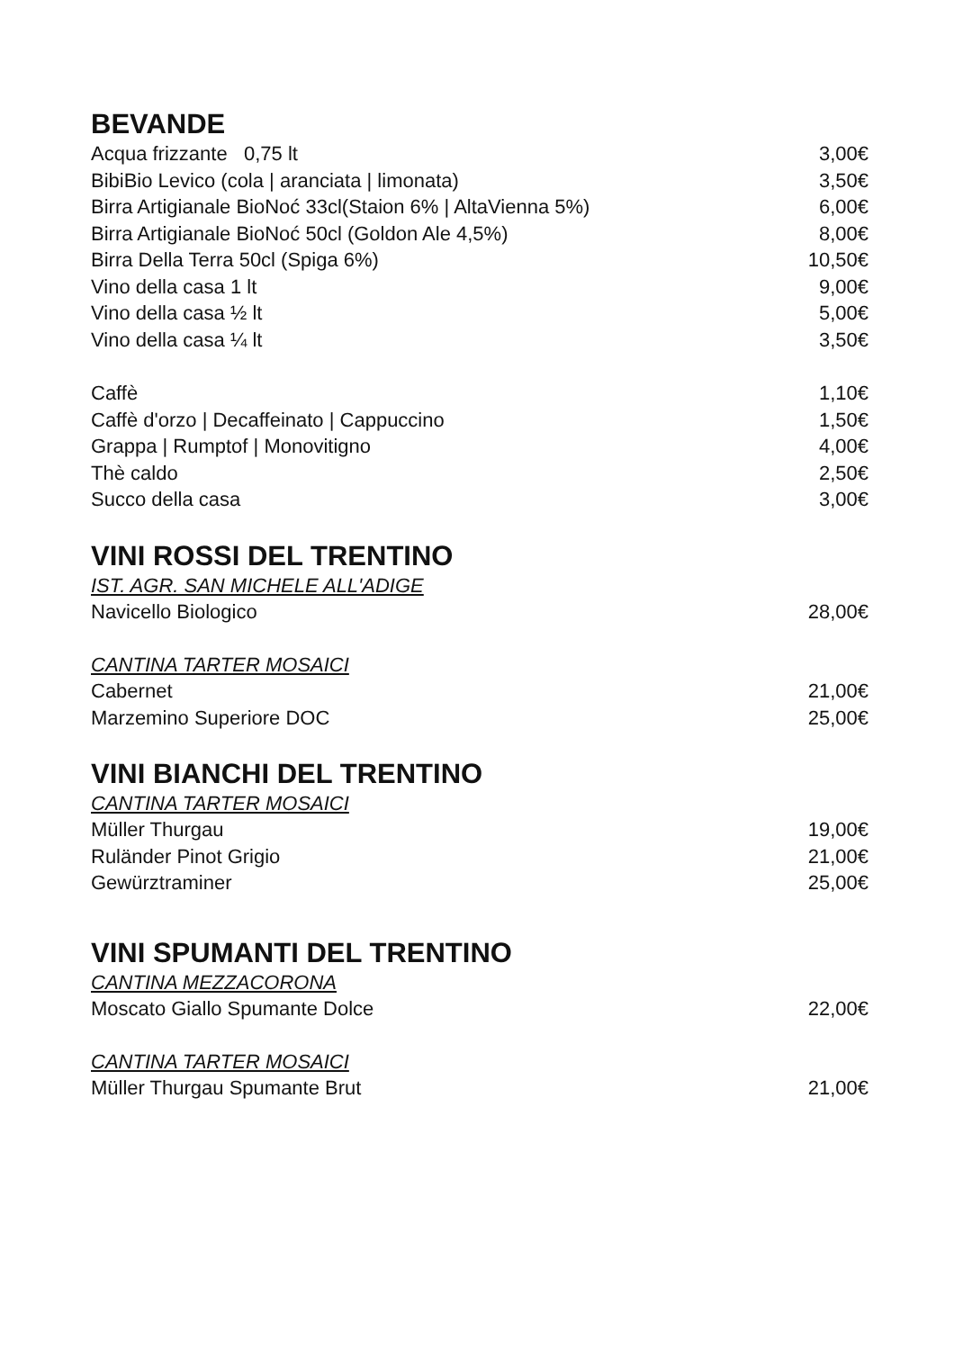BEVANDE
Acqua frizzante 0,75 lt 3,00€
BibiBio Levico (cola | aranciata | limonata) 3,50€
Birra Artigianale BioNoć 33cl(Staion 6% | AltaVienna 5%) 6,00€
Birra Artigianale BioNoć 50cl (Goldon Ale 4,5%) 8,00€
Birra Della Terra 50cl (Spiga 6%) 10,50€
Vino della casa 1 lt 9,00€
Vino della casa ½ lt 5,00€
Vino della casa ¼ lt 3,50€
Caffè 1,10€
Caffè d'orzo | Decaffeinato | Cappuccino 1,50€
Grappa | Rumptof | Monovitigno 4,00€
Thè caldo 2,50€
Succo della casa 3,00€
VINI ROSSI DEL TRENTINO
IST. AGR. SAN MICHELE ALL'ADIGE
Navicello Biologico 28,00€
CANTINA TARTER MOSAICI
Cabernet 21,00€
Marzemino Superiore DOC 25,00€
VINI BIANCHI DEL TRENTINO
CANTINA TARTER MOSAICI
Müller Thurgau 19,00€
Ruländer Pinot Grigio 21,00€
Gewürztraminer 25,00€
VINI SPUMANTI DEL TRENTINO
CANTINA MEZZACORONA
Moscato Giallo Spumante Dolce 22,00€
CANTINA TARTER MOSAICI
Müller Thurgau Spumante Brut 21,00€